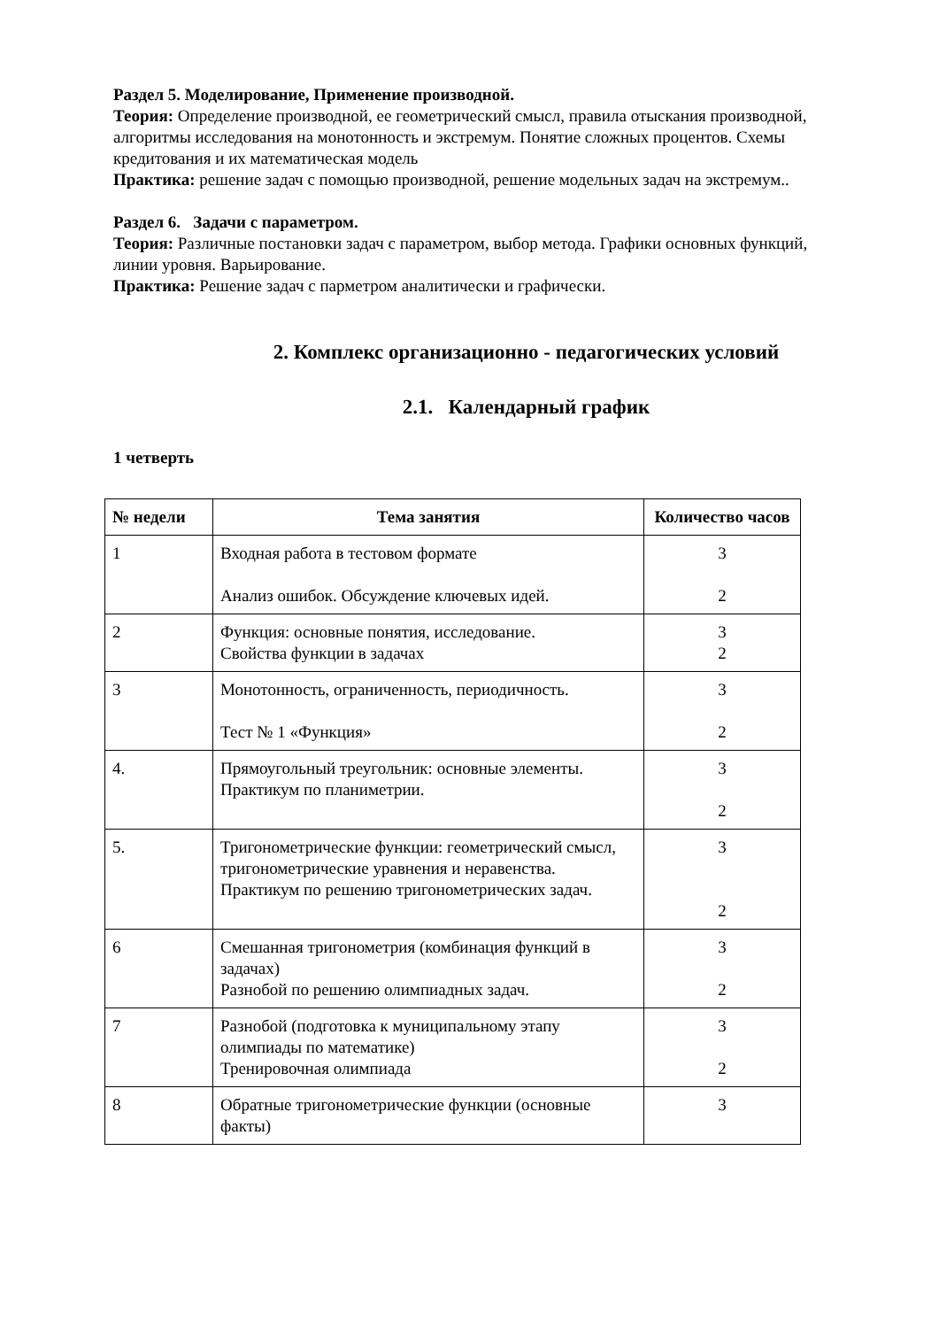Раздел 5. Моделирование, Применение производной.
Теория: Определение производной, ее геометрический смысл, правила отыскания производной, алгоритмы исследования на монотонность и экстремум. Понятие сложных процентов. Схемы кредитования и их математическая модель
Практика: решение задач с помощью производной, решение модельных задач на экстремум..
Раздел 6. Задачи с параметром.
Теория: Различные постановки задач с параметром, выбор метода. Графики основных функций, линии уровня. Варьирование.
Практика: Решение задач с парметром аналитически и графически.
2. Комплекс организационно - педагогических условий
2.1. Календарный график
1 четверть
| № недели | Тема занятия | Количество часов |
| --- | --- | --- |
| 1 | Входная работа в тестовом формате Анализ ошибок. Обсуждение ключевых идей. | 3 2 |
| 2 | Функция: основные понятия, исследование. Свойства функции в задачах | 3 2 |
| 3 | Монотонность, ограниченность, периодичность. Тест № 1 «Функция» | 3 2 |
| 4. | Прямоугольный треугольник: основные элементы. Практикум по планиметрии. | 3 2 |
| 5. | Тригонометрические функции: геометрический смысл, тригонометрические уравнения и неравенства. Практикум по решению тригонометрических задач. | 3 2 |
| 6 | Смешанная тригонометрия (комбинация функций в задачах) Разнобой по решению олимпиадных задач. | 3 2 |
| 7 | Разнобой (подготовка к муниципальному этапу олимпиады по математике) Тренировочная олимпиада | 3 2 |
| 8 | Обратные тригонометрические функции (основные факты) | 3 |